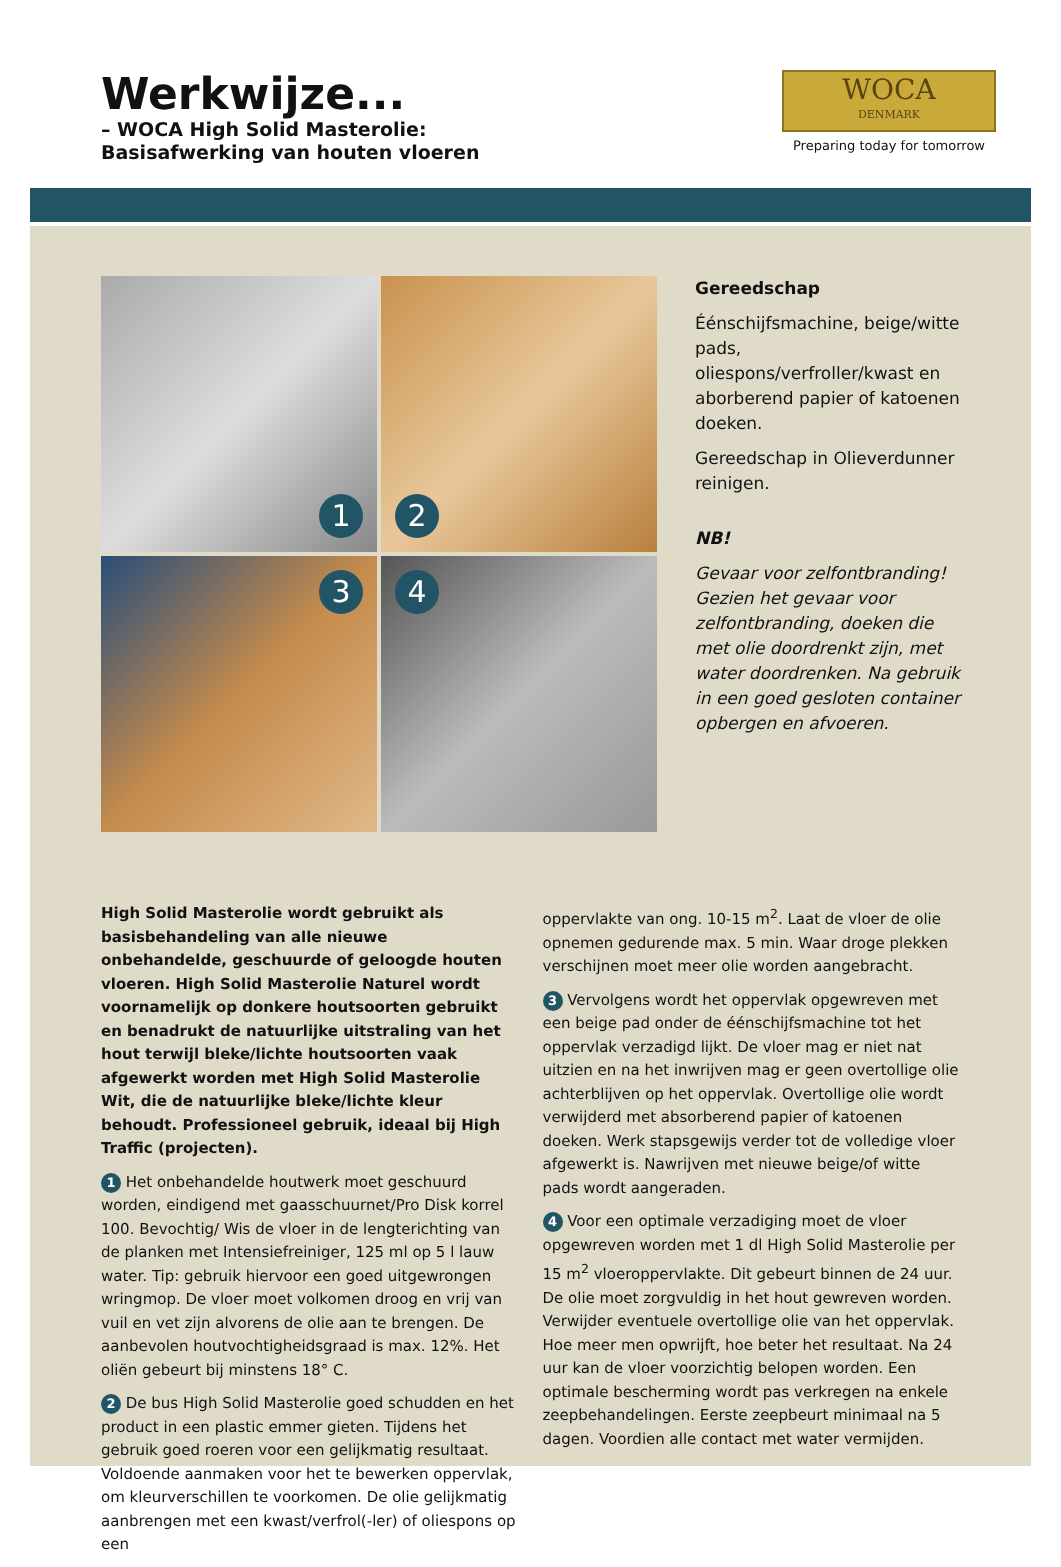Werkwijze...
– WOCA High Solid Masterolie:
Basisafwerking van houten vloeren
WOCA
DENMARK
Preparing today for tomorrow
1
2
3
4
Gereedschap
Éénschijfsmachine, beige/witte pads, oliespons/verfroller/kwast en aborberend papier of katoenen doeken.
Gereedschap in Olieverdunner reinigen.
NB!
Gevaar voor zelfontbranding! Gezien het gevaar voor zelfontbranding, doeken die met olie doordrenkt zijn, met water doordrenken. Na gebruik in een goed gesloten container opbergen en afvoeren.
High Solid Masterolie wordt gebruikt als basisbehandeling van alle nieuwe onbehandelde, geschuurde of geloogde houten vloeren. High Solid Masterolie Naturel wordt voornamelijk op donkere houtsoorten gebruikt en benadrukt de natuurlijke uitstraling van het hout terwijl bleke/lichte houtsoorten vaak afgewerkt worden met High Solid Masterolie Wit, die de natuurlijke bleke/lichte kleur behoudt. Professioneel gebruik, ideaal bij High Traffic (projecten).
1 Het onbehandelde houtwerk moet geschuurd worden, eindigend met gaasschuurnet/Pro Disk korrel 100. Bevochtig/ Wis de vloer in de lengterichting van de planken met Intensiefreiniger, 125 ml op 5 l lauw water. Tip: gebruik hiervoor een goed uitgewrongen wringmop. De vloer moet volkomen droog en vrij van vuil en vet zijn alvorens de olie aan te brengen. De aanbevolen houtvochtigheidsgraad is max. 12%. Het oliën gebeurt bij minstens 18° C.
2 De bus High Solid Masterolie goed schudden en het product in een plastic emmer gieten. Tijdens het gebruik goed roeren voor een gelijkmatig resultaat. Voldoende aanmaken voor het te bewerken oppervlak, om kleurverschillen te voorkomen. De olie gelijkmatig aanbrengen met een kwast/verfrol(-ler) of oliespons op een
oppervlakte van ong. 10-15 m<sup>2</sup>. Laat de vloer de olie opnemen gedurende max. 5 min. Waar droge plekken verschijnen moet meer olie worden aangebracht.
3 Vervolgens wordt het oppervlak opgewreven met een beige pad onder de éénschijfsmachine tot het oppervlak verzadigd lijkt. De vloer mag er niet nat uitzien en na het inwrijven mag er geen overtollige olie achterblijven op het oppervlak. Overtollige olie wordt verwijderd met absorberend papier of katoenen doeken. Werk stapsgewijs verder tot de volledige vloer afgewerkt is. Nawrijven met nieuwe beige/of witte pads wordt aangeraden.
4 Voor een optimale verzadiging moet de vloer opgewreven worden met 1 dl High Solid Masterolie per 15 m<sup>2</sup> vloeroppervlakte. Dit gebeurt binnen de 24 uur. De olie moet zorgvuldig in het hout gewreven worden. Verwijder eventuele overtollige olie van het oppervlak. Hoe meer men opwrijft, hoe beter het resultaat. Na 24 uur kan de vloer voorzichtig belopen worden. Een optimale bescherming wordt pas verkregen na enkele zeepbehandelingen. Eerste zeepbeurt minimaal na 5 dagen. Voordien alle contact met water vermijden.